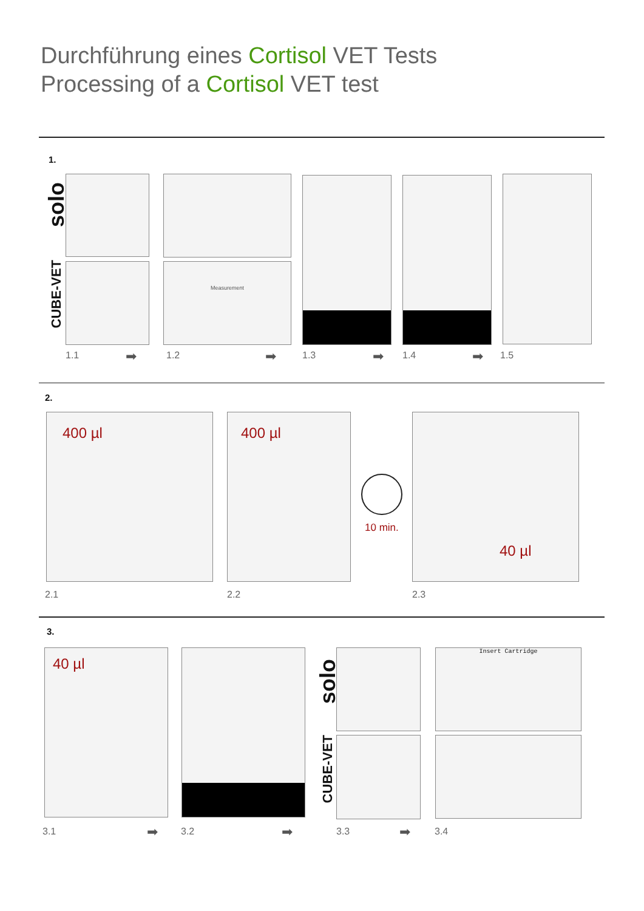Durchführung eines Cortisol VET Tests
Processing of a Cortisol VET test
1.
solo
CUBE-VET
Measurement
1.1 ➡ 1.2 ➡ 1.3 ➡ 1.4 ➡ 1.5
2.
400 µl 400 µl
10 min.
40 µl
2.1 2.2 2.3
3.
40 µl
solo
CUBE-VET
Insert Cartridge
3.1 ➡ 3.2 ➡ 3.3 ➡ 3.4